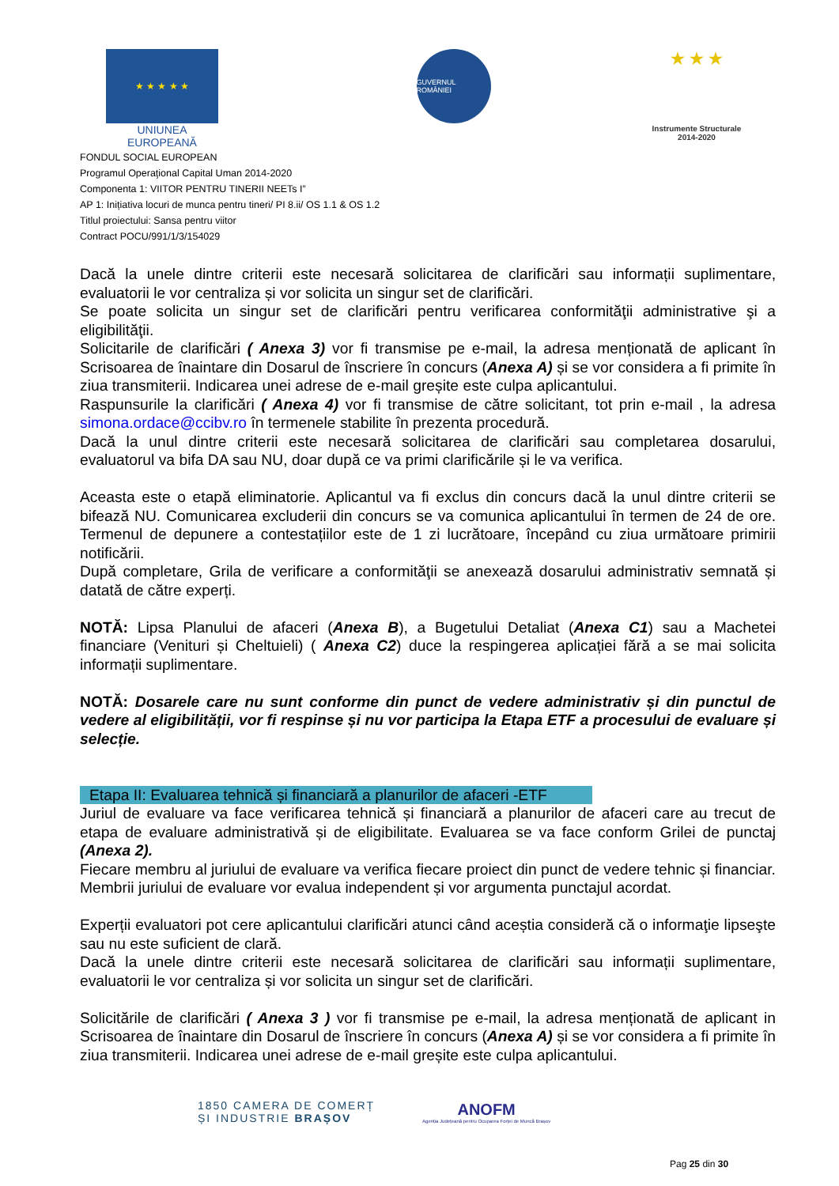★ ★ ★ ★ ★
UNIUNEA EUROPEANĂ
GUVERNUL ROMÂNIEI
★ ★ ★
Instrumente Structurale
2014-2020
FONDUL SOCIAL EUROPEAN
Programul Operaţional Capital Uman 2014-2020
Componenta 1: VIITOR PENTRU TINERII NEETs I”
AP 1: Inițiativa locuri de munca pentru tineri/ PI 8.ii/ OS 1.1 & OS 1.2
Titlul proiectului: Sansa pentru viitor
Contract POCU/991/1/3/154029
Dacă la unele dintre criterii este necesară solicitarea de clarificări sau informații suplimentare, evaluatorii le vor centraliza și vor solicita un singur set de clarificări.
Se poate solicita un singur set de clarificări pentru verificarea conformităţii administrative şi a eligibilităţii.
Solicitarile de clarificări ( Anexa 3) vor fi transmise pe e-mail, la adresa menționată de aplicant în Scrisoarea de înaintare din Dosarul de înscriere în concurs (Anexa A) și se vor considera a fi primite în ziua transmiterii. Indicarea unei adrese de e-mail greșite este culpa aplicantului.
Raspunsurile la clarificări ( Anexa 4) vor fi transmise de către solicitant, tot prin e-mail , la adresa simona.ordace@ccibv.ro în termenele stabilite în prezenta procedură.
Dacă la unul dintre criterii este necesară solicitarea de clarificări sau completarea dosarului, evaluatorul va bifa DA sau NU, doar după ce va primi clarificările și le va verifica.
Aceasta este o etapă eliminatorie. Aplicantul va fi exclus din concurs dacă la unul dintre criterii se bifează NU. Comunicarea excluderii din concurs se va comunica aplicantului în termen de 24 de ore. Termenul de depunere a contestațiilor este de 1 zi lucrătoare, începând cu ziua următoare primirii notificării.
După completare, Grila de verificare a conformităţii se anexează dosarului administrativ semnată și datată de către experți.
NOTĂ: Lipsa Planului de afaceri (Anexa B), a Bugetului Detaliat (Anexa C1) sau a Machetei financiare (Venituri și Cheltuieli) ( Anexa C2) duce la respingerea aplicației fără a se mai solicita informații suplimentare.
NOTĂ: Dosarele care nu sunt conforme din punct de vedere administrativ și din punctul de vedere al eligibilității, vor fi respinse și nu vor participa la Etapa ETF a procesului de evaluare și selecție.
Etapa II: Evaluarea tehnică și financiară a planurilor de afaceri -ETF
Juriul de evaluare va face verificarea tehnică și financiară a planurilor de afaceri care au trecut de etapa de evaluare administrativă și de eligibilitate. Evaluarea se va face conform Grilei de punctaj (Anexa 2).
Fiecare membru al juriului de evaluare va verifica fiecare proiect din punct de vedere tehnic și financiar.
Membrii juriului de evaluare vor evalua independent și vor argumenta punctajul acordat.
Experții evaluatori pot cere aplicantului clarificări atunci când aceștia consideră că o informaţie lipseşte sau nu este suficient de clară.
Dacă la unele dintre criterii este necesară solicitarea de clarificări sau informații suplimentare, evaluatorii le vor centraliza și vor solicita un singur set de clarificări.
Solicitările de clarificări ( Anexa 3 ) vor fi transmise pe e-mail, la adresa menționată de aplicant in Scrisoarea de înaintare din Dosarul de înscriere în concurs (Anexa A) și se vor considera a fi primite în ziua transmiterii. Indicarea unei adrese de e-mail greșite este culpa aplicantului.
1850 CAMERA DE COMERȚ
ȘI INDUSTRIE BRAȘOV
ANOFM
Agenția Județeană pentru Ocuparea Forței de Muncă Brașov
Pag 25 din 30